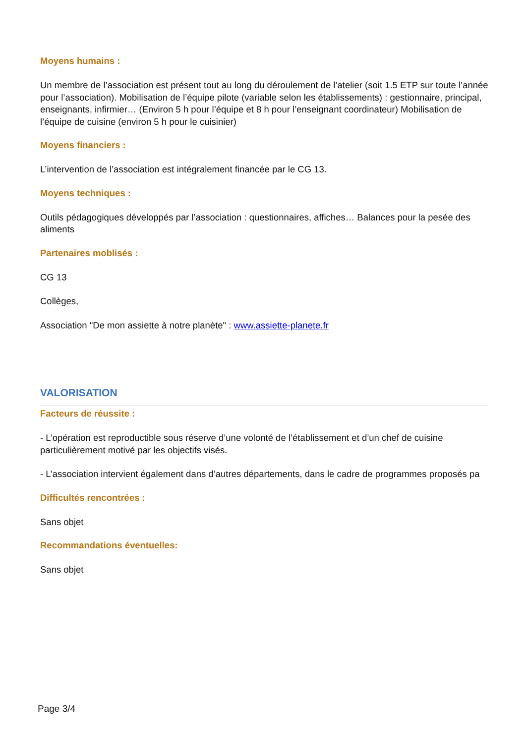Moyens humains :
Un membre de l’association est présent tout au long du déroulement de l’atelier (soit 1.5 ETP sur toute l’année pour l’association). Mobilisation de l’équipe pilote (variable selon les établissements) : gestionnaire, principal, enseignants, infirmier… (Environ 5 h pour l’équipe et 8 h pour l’enseignant coordinateur) Mobilisation de l’équipe de cuisine (environ 5 h pour le cuisinier)
Moyens financiers :
L’intervention de l’association est intégralement financée par le CG 13.
Moyens techniques :
Outils pédagogiques développés par l’association : questionnaires, affiches… Balances pour la pesée des aliments
Partenaires moblisés :
CG 13
Collèges,
Association "De mon assiette à notre planète" : www.assiette-planete.fr
VALORISATION
Facteurs de réussite :
- L’opération est reproductible sous réserve d’une volonté de l’établissement et d’un chef de cuisine particulièrement motivé par les objectifs visés.
- L’association intervient également dans d’autres départements, dans le cadre de programmes proposés pa
Difficultés rencontrées :
Sans objet
Recommandations éventuelles:
Sans objet
Page 3/4